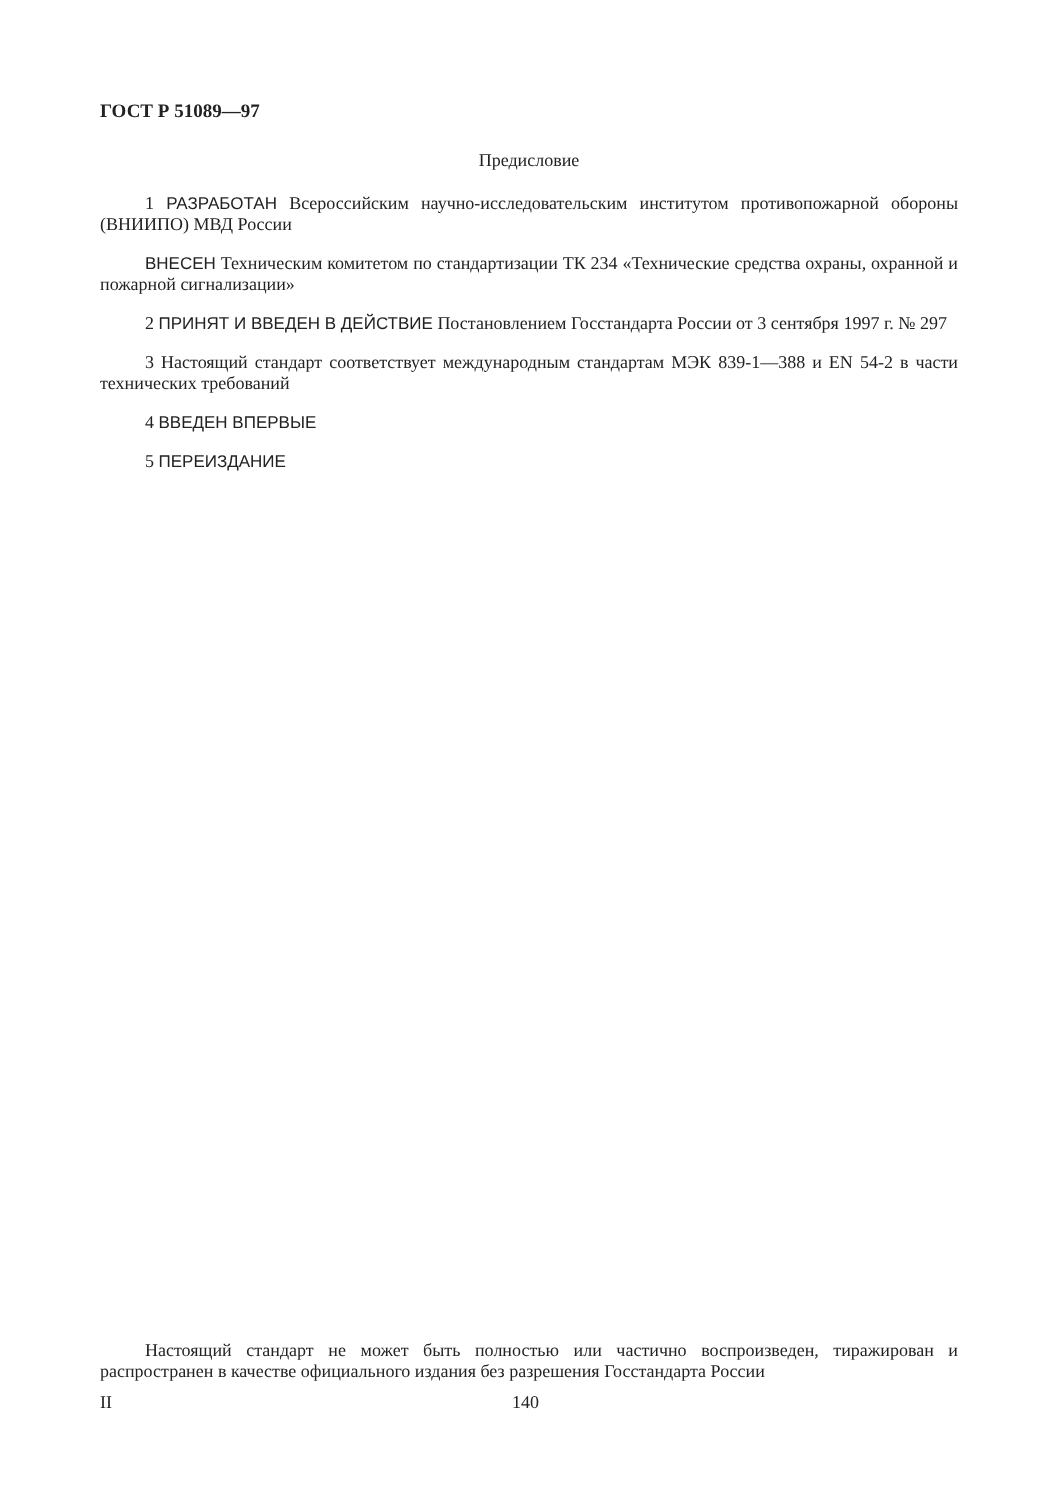ГОСТ Р 51089—97
Предисловие
1 РАЗРАБОТАН Всероссийским научно-исследовательским институтом противопожарной обороны (ВНИИПО) МВД России
ВНЕСЕН Техническим комитетом по стандартизации ТК 234 «Технические средства охраны, охранной и пожарной сигнализации»
2 ПРИНЯТ И ВВЕДЕН В ДЕЙСТВИЕ Постановлением Госстандарта России от 3 сентября 1997 г. № 297
3 Настоящий стандарт соответствует международным стандартам МЭК 839-1—388 и EN 54-2 в части технических требований
4 ВВЕДЕН ВПЕРВЫЕ
5 ПЕРЕИЗДАНИЕ
Настоящий стандарт не может быть полностью или частично воспроизведен, тиражирован и распространен в качестве официального издания без разрешения Госстандарта России
II 140